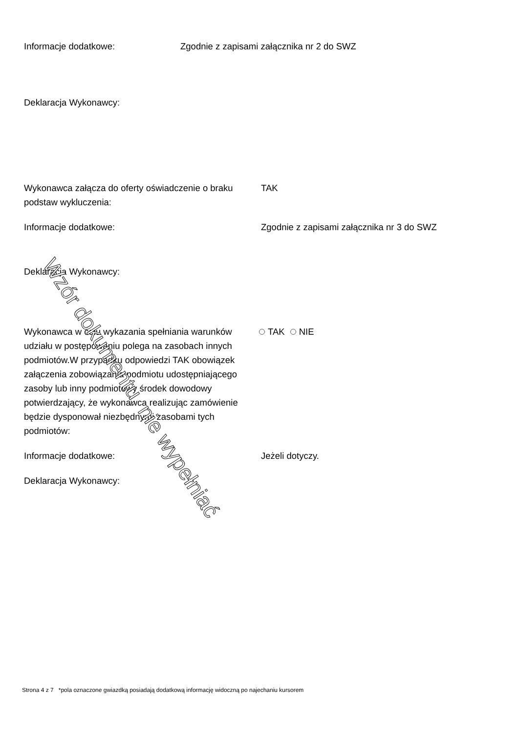Informacje dodatkowe: Zgodnie z zapisami załącznika nr 2 do SWZ
Deklaracja Wykonawcy:
Wykonawca załącza do oferty oświadczenie o braku podstaw wykluczenia:
TAK
Informacje dodatkowe: Zgodnie z zapisami załącznika nr 3 do SWZ
Deklaracja Wykonawcy:
Wykonawca w celu wykazania spełniania warunków udziału w postępowaniu polega na zasobach innych podmiotów.W przypadku odpowiedzi TAK obowiązek załączenia zobowiązania podmiotu udostępniającego zasoby lub inny podmiotowy środek dowodowy potwierdzający, że wykonawca realizując zamówienie będzie dysponował niezbędnymi zasobami tych podmiotów:
TAK NIE
Informacje dodatkowe: Jeżeli dotyczy.
Deklaracja Wykonawcy:
Wzór dokumentu, nie wypełniać
Strona 4 z 7 *pola oznaczone gwiazdką posiadają dodatkową informację widoczną po najechaniu kursorem